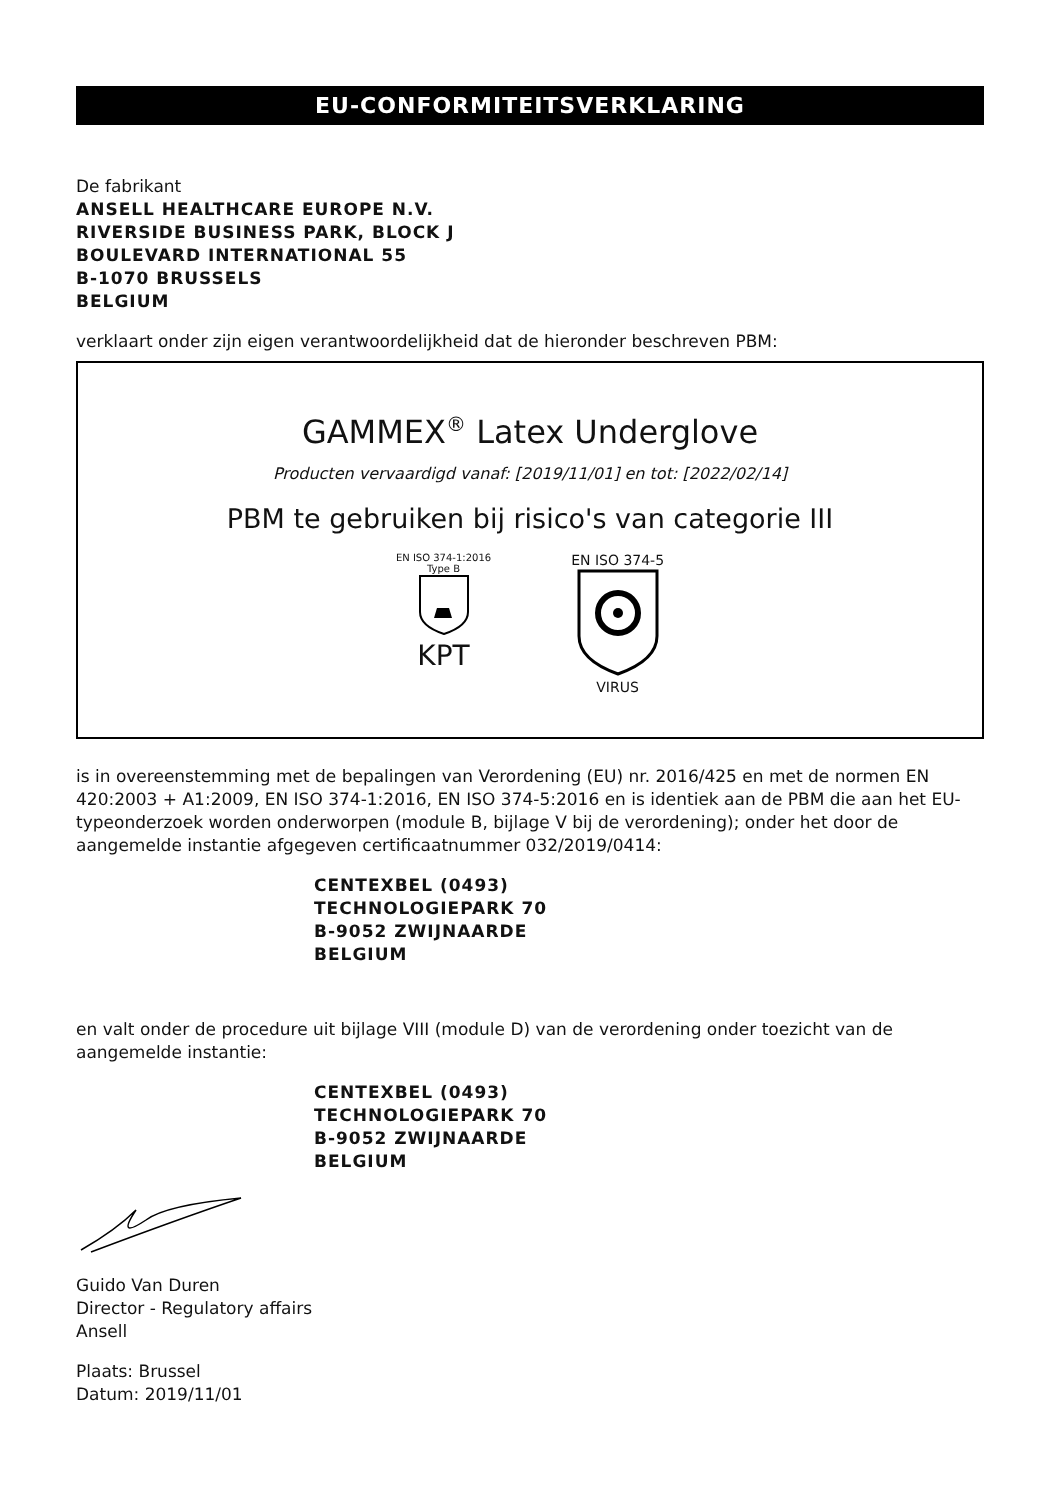EU-CONFORMITEITSVERKLARING
De fabrikant
ANSELL HEALTHCARE EUROPE N.V.
RIVERSIDE BUSINESS PARK, BLOCK J
BOULEVARD INTERNATIONAL 55
B-1070 BRUSSELS
BELGIUM
verklaart onder zijn eigen verantwoordelijkheid dat de hieronder beschreven PBM:
GAMMEX<sup>®</sup> Latex Underglove
Producten vervaardigd vanaf: [2019/11/01] en tot: [2022/02/14]
PBM te gebruiken bij risico's van categorie III
EN ISO 374-1:2016
Type B
KPT
EN ISO 374-5
VIRUS
is in overeenstemming met de bepalingen van Verordening (EU) nr. 2016/425 en met de normen EN 420:2003 + A1:2009, EN ISO 374-1:2016, EN ISO 374-5:2016 en is identiek aan de PBM die aan het EU-typeonderzoek worden onderworpen (module B, bijlage V bij de verordening); onder het door de aangemelde instantie afgegeven certificaatnummer 032/2019/0414:
CENTEXBEL (0493)
TECHNOLOGIEPARK 70
B-9052 ZWIJNAARDE
BELGIUM
en valt onder de procedure uit bijlage VIII (module D) van de verordening onder toezicht van de aangemelde instantie:
CENTEXBEL (0493)
TECHNOLOGIEPARK 70
B-9052 ZWIJNAARDE
BELGIUM
Guido Van Duren
Director - Regulatory affairs
Ansell
Plaats: Brussel
Datum: 2019/11/01